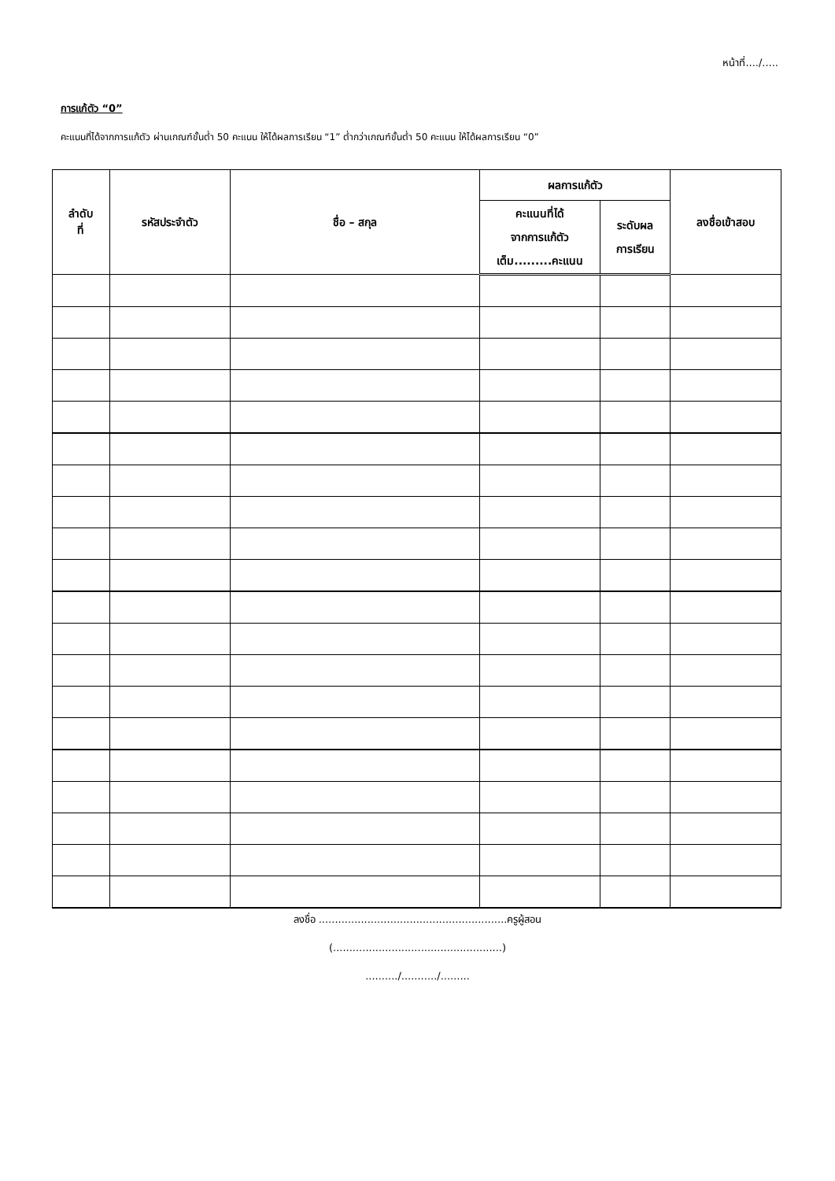หน้าที่..../.....
การแก้ตัว “0”
คะแนนที่ได้จากการแก้ตัว ผ่านเกณฑ์ขั้นต่ำ 50 คะแนน ให้ได้ผลการเรียน “1” ต่ำกว่าเกณฑ์ขั้นต่ำ 50 คะแนน ให้ได้ผลการเรียน “0”
| ลำดับ ที่ | รหัสประจำตัว | ชื่อ – สกุล | ผลการแก้ตัว | | ลงชื่อเข้าสอบ |
| --- | --- | --- | --- | --- | --- |
| | | | คะแนนที่ได้ จากการแก้ตัว เต็ม.........คะแนน | ระดับผล การเรียน | |
ลงชื่อ ..........................................................ครูผู้สอน
(....................................................)
........../.........../.........